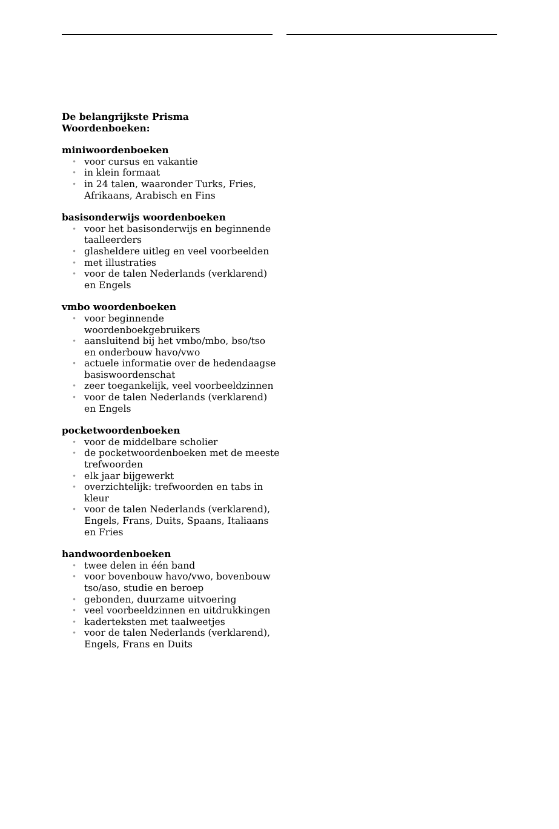De belangrijkste Prisma Woordenboeken:
miniwoordenboeken
• voor cursus en vakantie
• in klein formaat
• in 24 talen, waaronder Turks, Fries, Afrikaans, Arabisch en Fins
basisonderwijs woordenboeken
• voor het basisonderwijs en beginnende taalleerders
• glasheldere uitleg en veel voorbeelden
• met illustraties
• voor de talen Nederlands (verklarend) en Engels
vmbo woordenboeken
• voor beginnende woordenboekgebruikers
• aansluitend bij het vmbo/mbo, bso/tso en onderbouw havo/vwo
• actuele informatie over de hedendaagse basiswoordenschat
• zeer toegankelijk, veel voorbeeldzinnen
• voor de talen Nederlands (verklarend) en Engels
pocketwoordenboeken
• voor de middelbare scholier
• de pocketwoordenboeken met de meeste trefwoorden
• elk jaar bijgewerkt
• overzichtelijk: trefwoorden en tabs in kleur
• voor de talen Nederlands (verklarend), Engels, Frans, Duits, Spaans, Italiaans en Fries
handwoordenboeken
• twee delen in één band
• voor bovenbouw havo/vwo, bovenbouw tso/aso, studie en beroep
• gebonden, duurzame uitvoering
• veel voorbeeldzinnen en uitdrukkingen
• kaderteksten met taalweetjes
• voor de talen Nederlands (verklarend), Engels, Frans en Duits